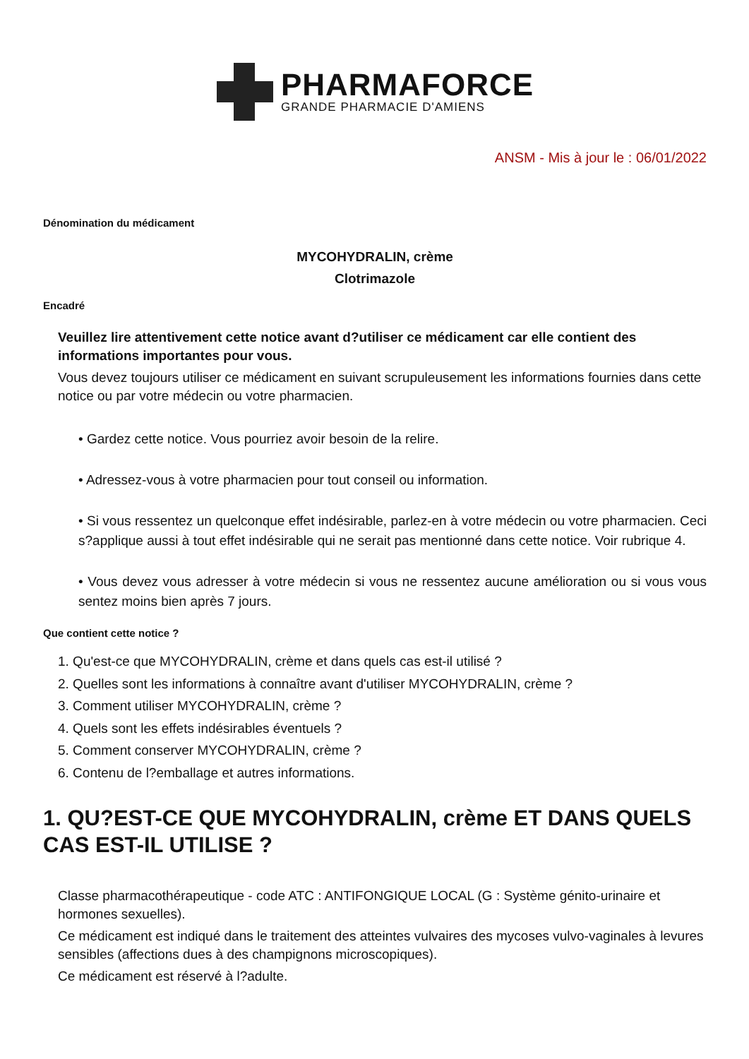PHARMAFORCE
GRANDE PHARMACIE D'AMIENS
ANSM - Mis à jour le : 06/01/2022
Dénomination du médicament
MYCOHYDRALIN, crème
Clotrimazole
Encadré
Veuillez lire attentivement cette notice avant d?utiliser ce médicament car elle contient des informations importantes pour vous.
Vous devez toujours utiliser ce médicament en suivant scrupuleusement les informations fournies dans cette notice ou par votre médecin ou votre pharmacien.
• Gardez cette notice. Vous pourriez avoir besoin de la relire.
• Adressez-vous à votre pharmacien pour tout conseil ou information.
• Si vous ressentez un quelconque effet indésirable, parlez-en à votre médecin ou votre pharmacien. Ceci s?applique aussi à tout effet indésirable qui ne serait pas mentionné dans cette notice. Voir rubrique 4.
• Vous devez vous adresser à votre médecin si vous ne ressentez aucune amélioration ou si vous vous sentez moins bien après 7 jours.
Que contient cette notice ?
1. Qu'est-ce que MYCOHYDRALIN, crème et dans quels cas est-il utilisé ?
2. Quelles sont les informations à connaître avant d'utiliser MYCOHYDRALIN, crème ?
3. Comment utiliser MYCOHYDRALIN, crème ?
4. Quels sont les effets indésirables éventuels ?
5. Comment conserver MYCOHYDRALIN, crème ?
6. Contenu de l?emballage et autres informations.
1. QU?EST-CE QUE MYCOHYDRALIN, crème ET DANS QUELS CAS EST-IL UTILISE ?
Classe pharmacothérapeutique - code ATC : ANTIFONGIQUE LOCAL (G : Système génito-urinaire et hormones sexuelles).
Ce médicament est indiqué dans le traitement des atteintes vulvaires des mycoses vulvo-vaginales à levures sensibles (affections dues à des champignons microscopiques).
Ce médicament est réservé à l?adulte.